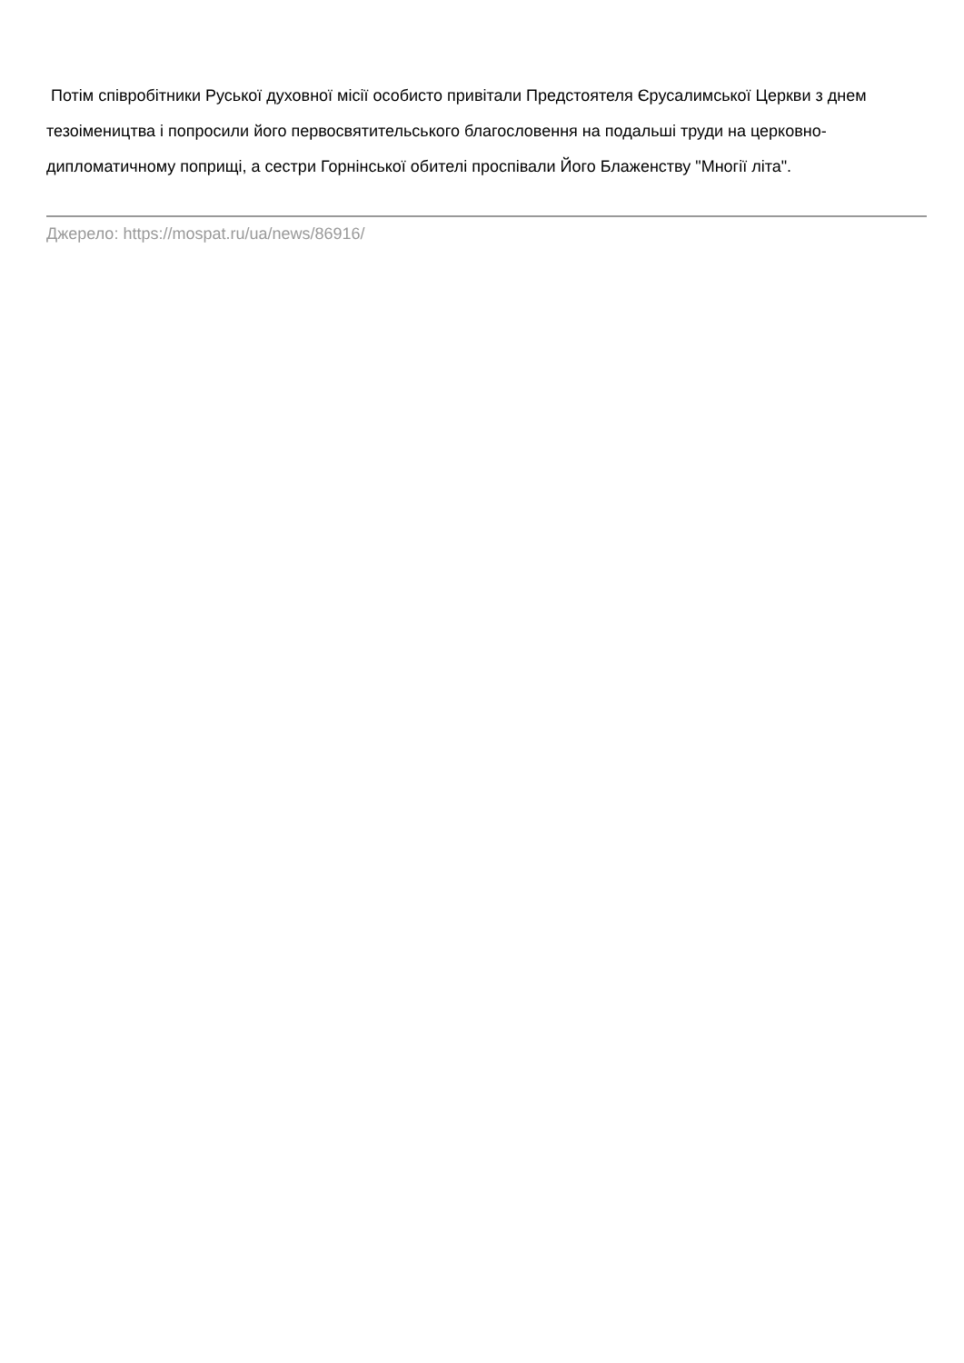Потім співробітники Руської духовної місії особисто привітали Предстоятеля Єрусалимської Церкви з днем тезоімеництва і попросили його первосвятительського благословення на подальші труди на церковно-дипломатичному поприщі, а сестри Горнінської обителі проспівали Його Блаженству "Многії літа".
Джерело: https://mospat.ru/ua/news/86916/